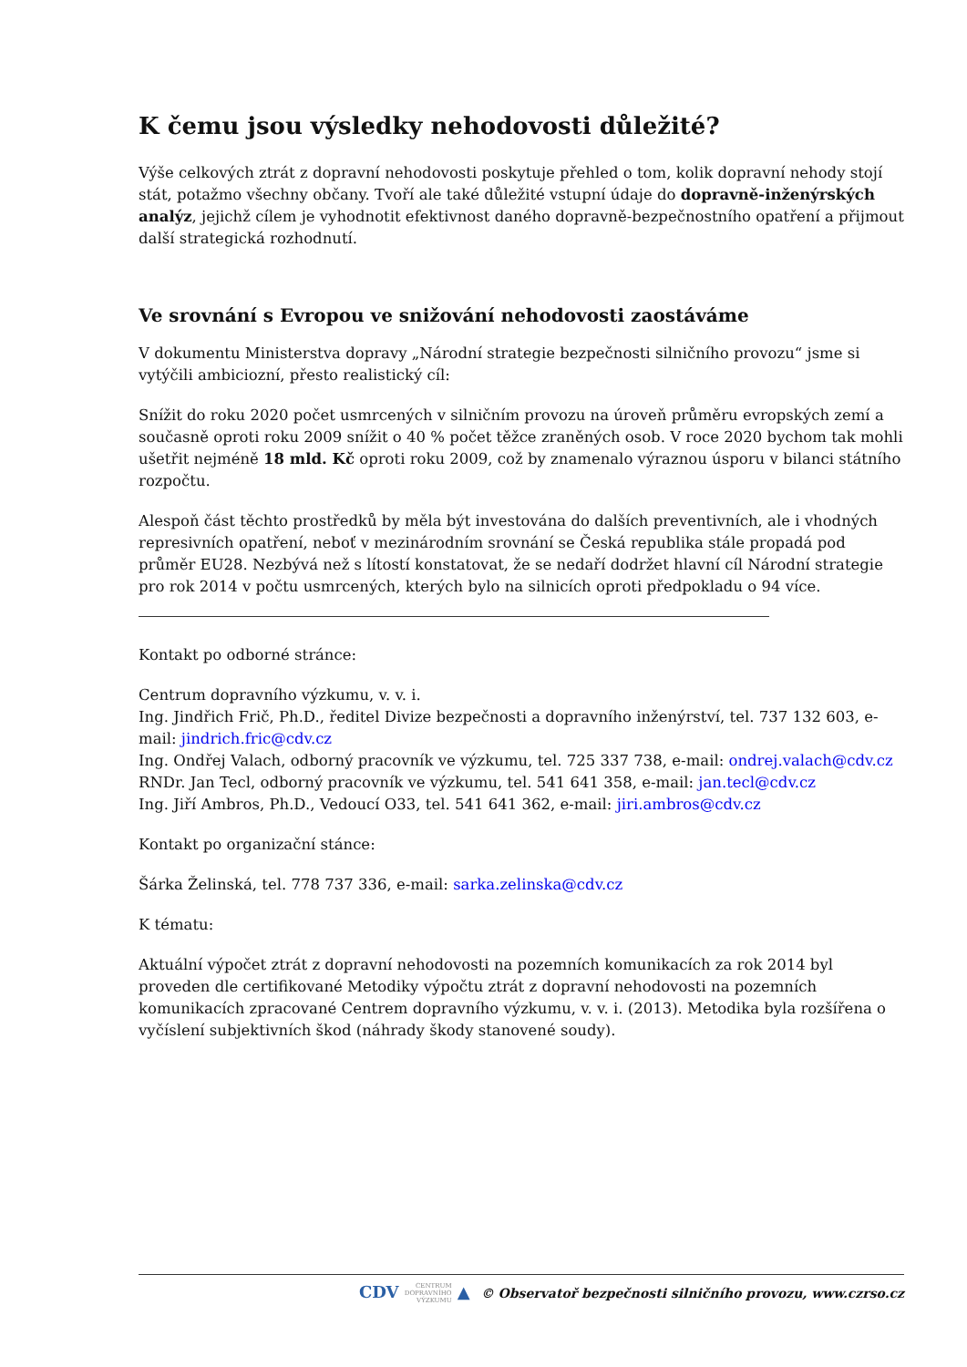K čemu jsou výsledky nehodovosti důležité?
Výše celkových ztrát z dopravní nehodovosti poskytuje přehled o tom, kolik dopravní nehody stojí stát, potažmo všechny občany. Tvoří ale také důležité vstupní údaje do dopravně-inženýrských analýz, jejichž cílem je vyhodnotit efektivnost daného dopravně-bezpečnostního opatření a přijmout další strategická rozhodnutí.
Ve srovnání s Evropou ve snižování nehodovosti zaostáváme
V dokumentu Ministerstva dopravy „Národní strategie bezpečnosti silničního provozu“ jsme si vytýčili ambiciozní, přesto realistický cíl:
Snížit do roku 2020 počet usmrcených v silničním provozu na úroveň průměru evropských zemí a současně oproti roku 2009 snížit o 40 % počet těžce zraněných osob. V roce 2020 bychom tak mohli ušetřit nejméně 18 mld. Kč oproti roku 2009, což by znamenalo výraznou úsporu v bilanci státního rozpočtu.
Alespoň část těchto prostředků by měla být investována do dalších preventivních, ale i vhodných represivních opatření, neboť v mezinárodním srovnání se Česká republika stále propadá pod průměr EU28. Nezbývá než s lítostí konstatovat, že se nedaří dodržet hlavní cíl Národní strategie pro rok 2014 v počtu usmrcených, kterých bylo na silnicích oproti předpokladu o 94 více.
Kontakt po odborné stránce:
Centrum dopravního výzkumu, v. v. i.
Ing. Jindřich Frič, Ph.D., ředitel Divize bezpečnosti a dopravního inženýrství, tel. 737 132 603, e-mail: jindrich.fric@cdv.cz
Ing. Ondřej Valach, odborný pracovník ve výzkumu, tel. 725 337 738, e-mail: ondrej.valach@cdv.cz
RNDr. Jan Tecl, odborný pracovník ve výzkumu, tel. 541 641 358, e-mail: jan.tecl@cdv.cz
Ing. Jiří Ambros, Ph.D., Vedoucí O33, tel. 541 641 362, e-mail: jiri.ambros@cdv.cz
Kontakt po organizační stánce:
Šárka Želinská, tel. 778 737 336, e-mail: sarka.zelinska@cdv.cz
K tématu:
Aktuální výpočet ztrát z dopravní nehodovosti na pozemních komunikacích za rok 2014 byl proveden dle certifikované Metodiky výpočtu ztrát z dopravní nehodovosti na pozemních komunikacích zpracované Centrem dopravního výzkumu, v. v. i. (2013). Metodika byla rozšířena o vyčíslení subjektivních škod (náhrady škody stanovené soudy).
CDV CENTRUM
DOPRAVNÍHO
VÝZKUMU ▲ © Observatoř bezpečnosti silničního provozu, www.czrso.cz